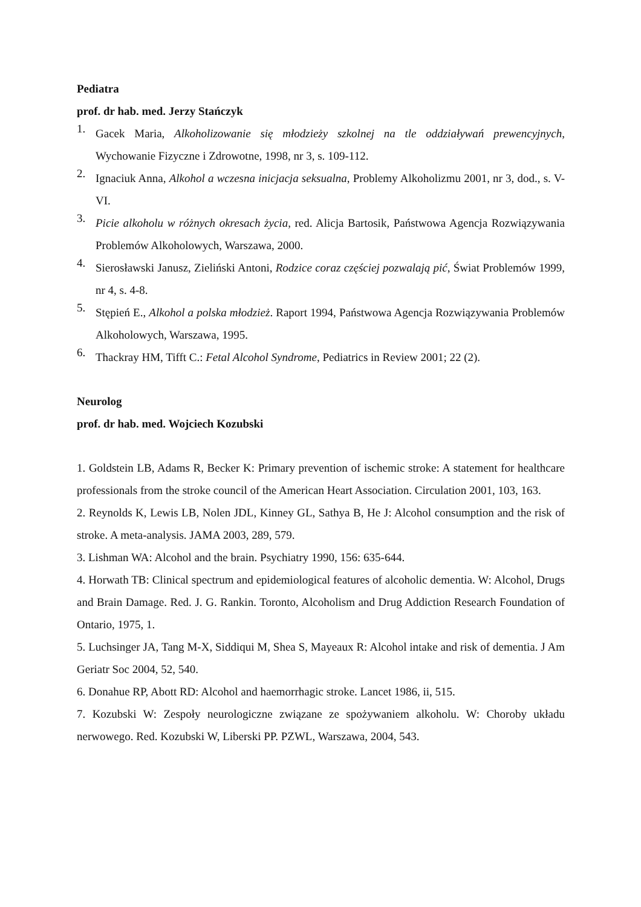Pediatra
prof. dr hab. med. Jerzy Stańczyk
1. Gacek Maria, Alkoholizowanie się młodzieży szkolnej na tle oddziaływań prewencyjnych, Wychowanie Fizyczne i Zdrowotne, 1998, nr 3, s. 109-112.
2. Ignaciuk Anna, Alkohol a wczesna inicjacja seksualna, Problemy Alkoholizmu 2001, nr 3, dod., s. V-VI.
3. Picie alkoholu w różnych okresach życia, red. Alicja Bartosik, Państwowa Agencja Rozwiązywania Problemów Alkoholowych, Warszawa, 2000.
4. Sierosławski Janusz, Zieliński Antoni, Rodzice coraz częściej pozwalają pić, Świat Problemów 1999, nr 4, s. 4-8.
5. Stępień E., Alkohol a polska młodzież. Raport 1994, Państwowa Agencja Rozwiązywania Problemów Alkoholowych, Warszawa, 1995.
6. Thackray HM, Tifft C.: Fetal Alcohol Syndrome, Pediatrics in Review 2001; 22 (2).
Neurolog
prof. dr hab. med. Wojciech Kozubski
1. Goldstein LB, Adams R, Becker K: Primary prevention of ischemic stroke: A statement for healthcare professionals from the stroke council of the American Heart Association. Circulation 2001, 103, 163.
2. Reynolds K, Lewis LB, Nolen JDL, Kinney GL, Sathya B, He J: Alcohol consumption and the risk of stroke. A meta-analysis. JAMA 2003, 289, 579.
3. Lishman WA: Alcohol and the brain. Psychiatry 1990, 156: 635-644.
4. Horwath TB: Clinical spectrum and epidemiological features of alcoholic dementia. W: Alcohol, Drugs and Brain Damage. Red. J. G. Rankin. Toronto, Alcoholism and Drug Addiction Research Foundation of Ontario, 1975, 1.
5. Luchsinger JA, Tang M-X, Siddiqui M, Shea S, Mayeaux R: Alcohol intake and risk of dementia. J Am Geriatr Soc 2004, 52, 540.
6. Donahue RP, Abott RD: Alcohol and haemorrhagic stroke. Lancet 1986, ii, 515.
7. Kozubski W: Zespoły neurologiczne związane ze spożywaniem alkoholu. W: Choroby układu nerwowego. Red. Kozubski W, Liberski PP. PZWL, Warszawa, 2004, 543.